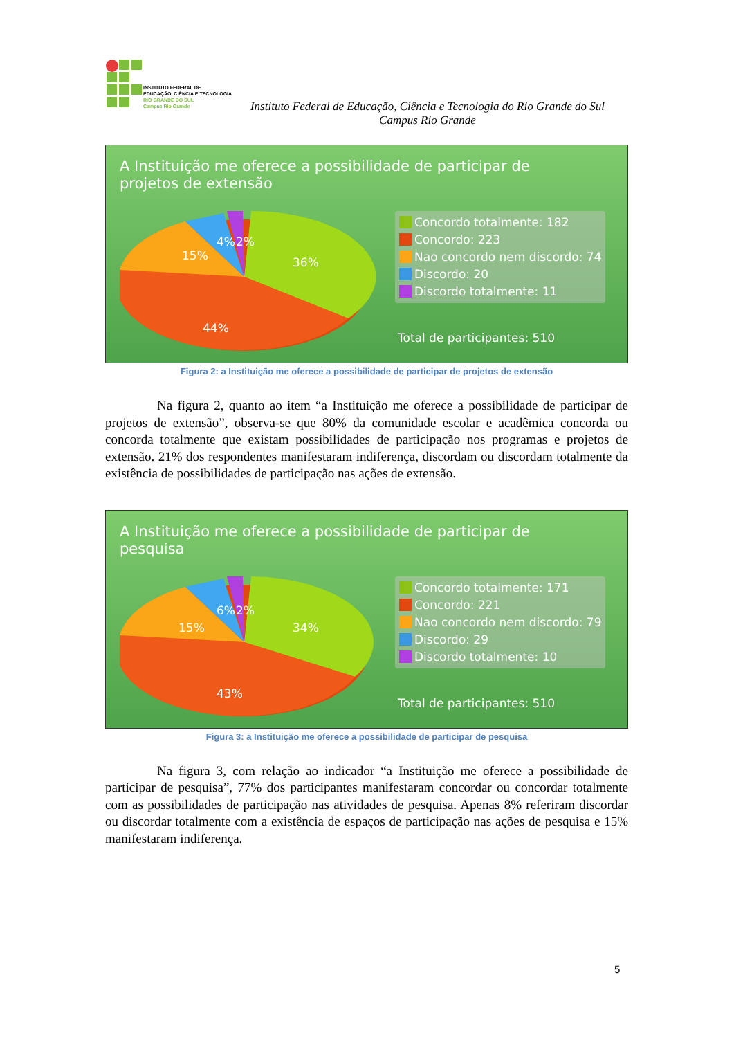INSTITUTO FEDERAL DE
EDUCAÇÃO, CIÊNCIA E TECNOLOGIA
RIO GRANDE DO SUL
Campus Rio Grande
Instituto Federal de Educação, Ciência e Tecnologia do Rio Grande do Sul
Campus Rio Grande
A Instituição me oferece a possibilidade de participar de projetos de extensão
36%
44%
15%
4%
2%
Concordo totalmente: 182
Concordo: 223
Nao concordo nem discordo: 74
Discordo: 20
Discordo totalmente: 11
Total de participantes: 510
Figura 2: a Instituição me oferece a possibilidade de participar de projetos de extensão
Na figura 2, quanto ao item “a Instituição me oferece a possibilidade de participar de projetos de extensão”, observa-se que 80% da comunidade escolar e acadêmica concorda ou concorda totalmente que existam possibilidades de participação nos programas e projetos de extensão. 21% dos respondentes manifestaram indiferença, discordam ou discordam totalmente da existência de possibilidades de participação nas ações de extensão.
A Instituição me oferece a possibilidade de participar de pesquisa
34%
43%
15%
6%
2%
Concordo totalmente: 171
Concordo: 221
Nao concordo nem discordo: 79
Discordo: 29
Discordo totalmente: 10
Total de participantes: 510
Figura 3: a Instituição me oferece a possibilidade de participar de pesquisa
Na figura 3, com relação ao indicador “a Instituição me oferece a possibilidade de participar de pesquisa”, 77% dos participantes manifestaram concordar ou concordar totalmente com as possibilidades de participação nas atividades de pesquisa. Apenas 8% referiram discordar ou discordar totalmente com a existência de espaços de participação nas ações de pesquisa e 15% manifestaram indiferença.
5